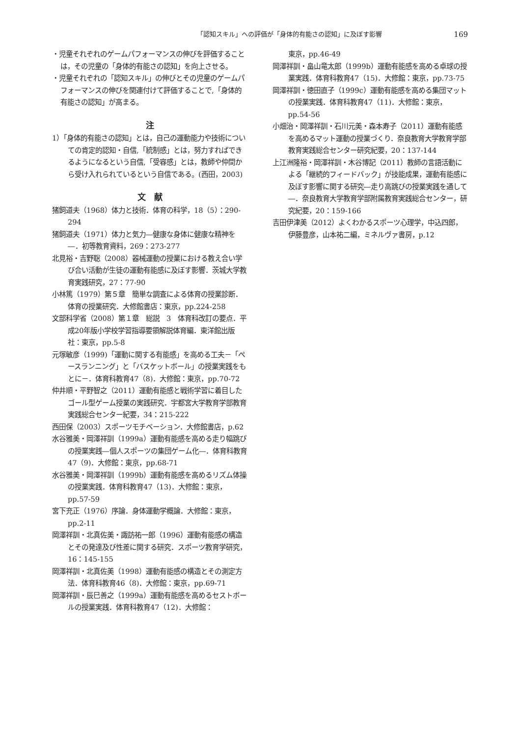「認知スキル」への評価が「身体的有能さの認知」に及ぼす影響
169
・児童それぞれのゲームパフォーマンスの伸びを評価することは，その児童の「身体的有能さの認知」を向上させる。
・児童それぞれの「認知スキル」の伸びとその児童のゲームパフォーマンスの伸びを関連付けて評価することで,「身体的有能さの認知」が高まる。
注
1）「身体的有能さの認知」とは，自己の運動能力や技術についての肯定的認知・自信,「統制感」とは，努力すればできるようになるという自信,「受容感」とは，教師や仲間から受け入れられているという自信である。(西田，2003)
文　献
猪飼道夫（1968）体力と技術．体育の科学，18（5）：290-294
猪飼道夫（1971）体力と気力―健康な身体に健康な精神を―．初等教育資料，269：273-277
北見裕・吉野聡（2008）器械運動の授業における教え合い学び合い活動が生徒の運動有能感に及ぼす影響．茨城大学教育実践研究，27：77-90
小林篤（1979）第５章　簡単な調査による体育の授業診断．体育の授業研究．大修館書店：東京，pp.224-258
文部科学省（2008）第１章　総説　3　体育科改訂の要点．平成20年版小学校学習指導要領解説体育編．東洋館出版社：東京，pp.5-8
元塚敏彦（1999)「運動に関する有能感」を高める工夫－「ペースランニング」と「バスケットボール」の授業実践をもとに－．体育科教育47（8)．大修館：東京，pp.70-72
仲井順・平野智之（2011）運動有能感と戦術学習に着目したゴール型ゲーム授業の実践研究．宇都宮大学教育学部教育実践総合センター紀要，34：215-222
西田保（2003）スポーツモチベーション．大修館書店，p.62
水谷雅美・岡澤祥訓（1999a）運動有能感を高める走り幅跳びの授業実践―個人スポーツの集団ゲーム化―．体育科教育47（9)．大修館：東京，pp.68-71
水谷雅美・岡澤祥訓（1999b）運動有能感を高めるリズム体操の授業実践．体育科教育47（13)．大修館：東京，pp.57-59
宮下充正（1976）序論．身体運動学概論．大修館：東京，pp.2-11
岡澤祥訓・北真佐美・諏訪祐一郎（1996）運動有能感の構造とその発達及び性差に関する研究．スポーツ教育学研究，16：145-155
岡澤祥訓・北真佐美（1998）運動有能感の構造とその測定方法．体育科教育46（8)．大修館：東京，pp.69-71
岡澤祥訓・辰巳善之（1999a）運動有能感を高めるセストボールの授業実践．体育科教育47（12)．大修館：
東京，pp.46-49
岡澤祥訓・畠山竜太郎（1999b）運動有能感を高める卓球の授業実践．体育科教育47（15)．大修館：東京，pp.73-75
岡澤祥訓・徳田直子（1999c）運動有能感を高める集団マットの授業実践．体育科教育47（11)．大修館：東京，pp.54-56
小畑治・岡澤祥訓・石川元美・森本寿子（2011）運動有能感を高めるマット運動の授業づくり．奈良教育大学教育学部教育実践総合センター研究紀要，20：137-144
上江洲隆裕・岡澤祥訓・木谷博記（2011）教師の言語活動による「継続的フィードバック」が技能成果，運動有能感に及ぼす影響に関する研究―走り高跳びの授業実践を通して―．奈良教育大学教育学部附属教育実践総合センター，研究紀要，20：159-166
吉田伊津美（2012）よくわかるスポーツ心理学，中込四郎，伊藤豊彦，山本祐二編，ミネルヴァ書房，p.12